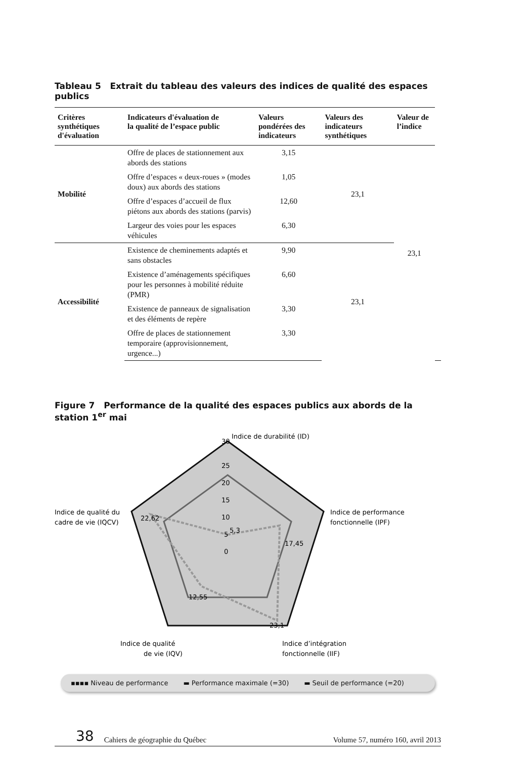Tableau 5 Extrait du tableau des valeurs des indices de qualité des espaces publics
| Critères synthétiques d'évaluation | Indicateurs d'évaluation de la qualité de l’espace public | Valeurs pondérées des indicateurs | Valeurs des indicateurs synthétiques | Valeur de l’indice | |
| --- | --- | --- | --- | --- | --- |
| Mobilité | Offre de places de stationnement aux abords des stations | 3,15 | 23,1 | 23,1 | |
| | Offre d’espaces « deux-roues » (modes doux) aux abords des stations | 1,05 | | | |
| | Offre d’espaces d’accueil de flux piétons aux abords des stations (parvis) | 12,60 | | | |
| | Largeur des voies pour les espaces véhicules | 6,30 | | | |
| Accessibilité | Existence de cheminements adaptés et sans obstacles | 9,90 | 23,1 | | |
| | Existence d’aménagements spécifiques pour les personnes à mobilité réduite (PMR) | 6,60 | | | |
| | Existence de panneaux de signalisation et des éléments de repère | 3,30 | | | |
| | Offre de places de stationnement temporaire (approvisionnement, urgence...) | 3,30 | | | |
Figure 7 Performance de la qualité des espaces publics aux abords de la station 1<sup>er</sup> mai
Indice de durabilité (ID)
30
25
20
15
10
5
0
5,3
17,45
23,1
12,55
22,62
Indice de performance
fonctionnelle (IPF)
Indice de qualité du
cadre de vie (IQCV)
Indice de qualité
de vie (IQV)
Indice d’intégration
fonctionnelle (IIF)
▪▪▪▪ Niveau de performance ▬ Performance maximale (=30) ▬ Seuil de performance (=20)
38 Cahiers de géographie du Québec Volume 57, numéro 160, avril 2013